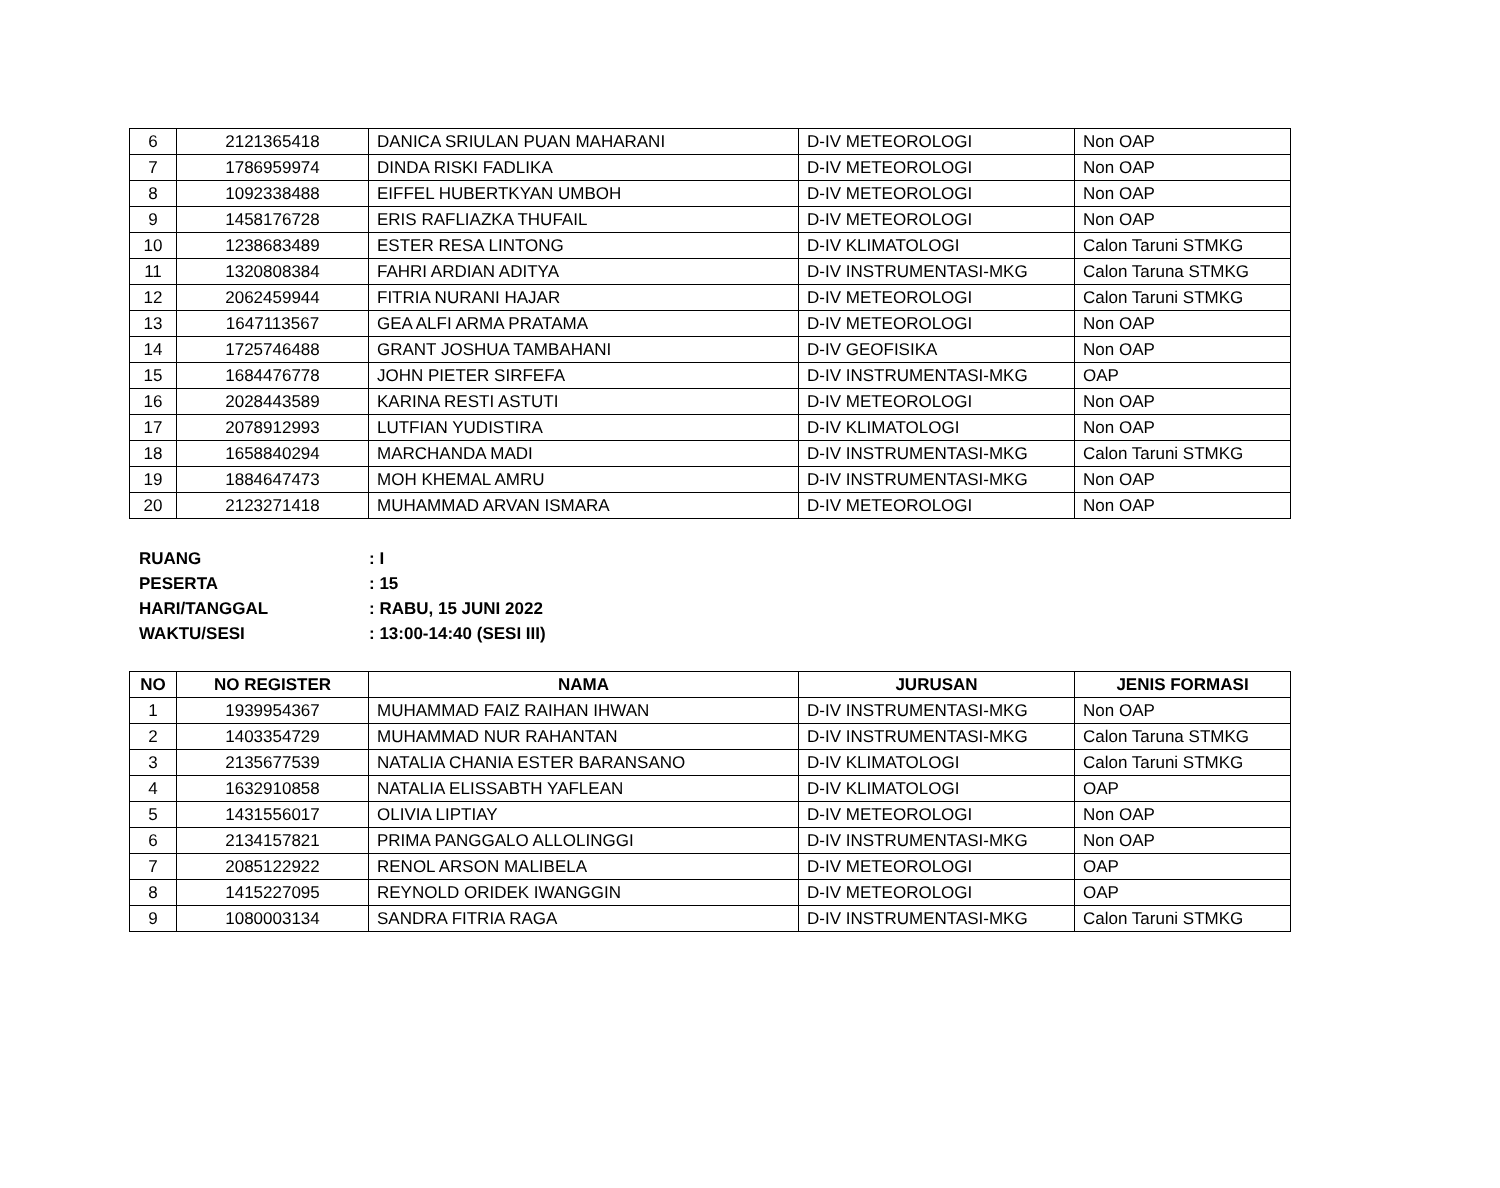| 6 | 2121365418 | DANICA SRIULAN PUAN MAHARANI | D-IV METEOROLOGI | Non OAP |
| 7 | 1786959974 | DINDA RISKI FADLIKA | D-IV METEOROLOGI | Non OAP |
| 8 | 1092338488 | EIFFEL HUBERTKYAN UMBOH | D-IV METEOROLOGI | Non OAP |
| 9 | 1458176728 | ERIS RAFLIAZKA THUFAIL | D-IV METEOROLOGI | Non OAP |
| 10 | 1238683489 | ESTER RESA LINTONG | D-IV KLIMATOLOGI | Calon Taruni STMKG |
| 11 | 1320808384 | FAHRI ARDIAN ADITYA | D-IV INSTRUMENTASI-MKG | Calon Taruna STMKG |
| 12 | 2062459944 | FITRIA NURANI HAJAR | D-IV METEOROLOGI | Calon Taruni STMKG |
| 13 | 1647113567 | GEA ALFI ARMA PRATAMA | D-IV METEOROLOGI | Non OAP |
| 14 | 1725746488 | GRANT JOSHUA TAMBAHANI | D-IV GEOFISIKA | Non OAP |
| 15 | 1684476778 | JOHN PIETER SIRFEFA | D-IV INSTRUMENTASI-MKG | OAP |
| 16 | 2028443589 | KARINA RESTI ASTUTI | D-IV METEOROLOGI | Non OAP |
| 17 | 2078912993 | LUTFIAN YUDISTIRA | D-IV KLIMATOLOGI | Non OAP |
| 18 | 1658840294 | MARCHANDA MADI | D-IV INSTRUMENTASI-MKG | Calon Taruni STMKG |
| 19 | 1884647473 | MOH KHEMAL AMRU | D-IV INSTRUMENTASI-MKG | Non OAP |
| 20 | 2123271418 | MUHAMMAD ARVAN ISMARA | D-IV METEOROLOGI | Non OAP |
RUANG: I
PESERTA: 15
HARI/TANGGAL: RABU, 15 JUNI 2022
WAKTU/SESI: 13:00-14:40 (SESI III)
| NO | NO REGISTER | NAMA | JURUSAN | JENIS FORMASI |
| --- | --- | --- | --- | --- |
| 1 | 1939954367 | MUHAMMAD FAIZ RAIHAN IHWAN | D-IV INSTRUMENTASI-MKG | Non OAP |
| 2 | 1403354729 | MUHAMMAD NUR RAHANTAN | D-IV INSTRUMENTASI-MKG | Calon Taruna STMKG |
| 3 | 2135677539 | NATALIA CHANIA ESTER BARANSANO | D-IV KLIMATOLOGI | Calon Taruni STMKG |
| 4 | 1632910858 | NATALIA ELISSABTH YAFLEAN | D-IV KLIMATOLOGI | OAP |
| 5 | 1431556017 | OLIVIA LIPTIAY | D-IV METEOROLOGI | Non OAP |
| 6 | 2134157821 | PRIMA PANGGALO ALLOLINGGI | D-IV INSTRUMENTASI-MKG | Non OAP |
| 7 | 2085122922 | RENOL ARSON MALIBELA | D-IV METEOROLOGI | OAP |
| 8 | 1415227095 | REYNOLD ORIDEK IWANGGIN | D-IV METEOROLOGI | OAP |
| 9 | 1080003134 | SANDRA FITRIA RAGA | D-IV INSTRUMENTASI-MKG | Calon Taruni STMKG |